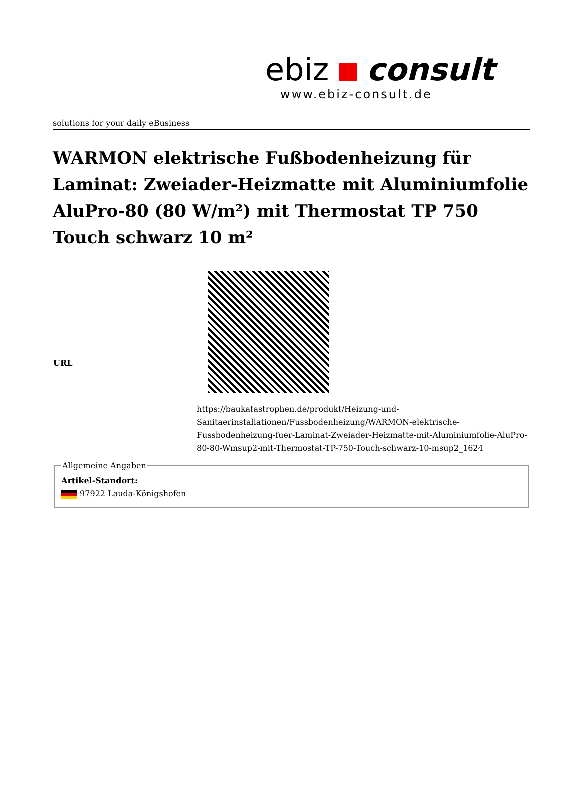ebiz consult
www.ebiz-consult.de
solutions for your daily eBusiness
WARMON elektrische Fußbodenheizung für Laminat: Zweiader-Heizmatte mit Aluminiumfolie AluPro-80 (80 W/m²) mit Thermostat TP 750 Touch schwarz 10 m²
| URL | https://baukatastrophen.de/produkt/Heizung-und-Sanitaerinstallationen/Fussbodenheizung/WARMON-elektrische-Fussbodenheizung-fuer-Laminat-Zweiader-Heizmatte-mit-Aluminiumfolie-AluPro-80-80-Wmsup2-mit-Thermostat-TP-750-Touch-schwarz-10-msup2_1624 |
Allgemeine AngabenArtikel-Standort:
97922 Lauda-Königshofen